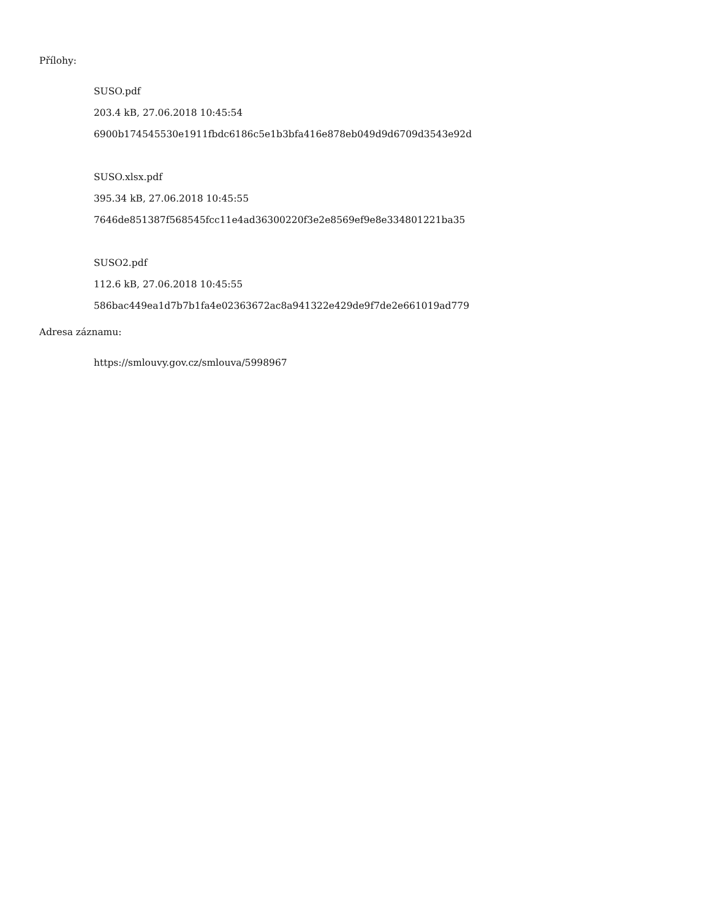Přílohy:
SUSO.pdf
203.4 kB, 27.06.2018 10:45:54
6900b174545530e1911fbdc6186c5e1b3bfa416e878eb049d9d6709d3543e92d
SUSO.xlsx.pdf
395.34 kB, 27.06.2018 10:45:55
7646de851387f568545fcc11e4ad36300220f3e2e8569ef9e8e334801221ba35
SUSO2.pdf
112.6 kB, 27.06.2018 10:45:55
586bac449ea1d7b7b1fa4e02363672ac8a941322e429de9f7de2e661019ad779
Adresa záznamu:
https://smlouvy.gov.cz/smlouva/5998967